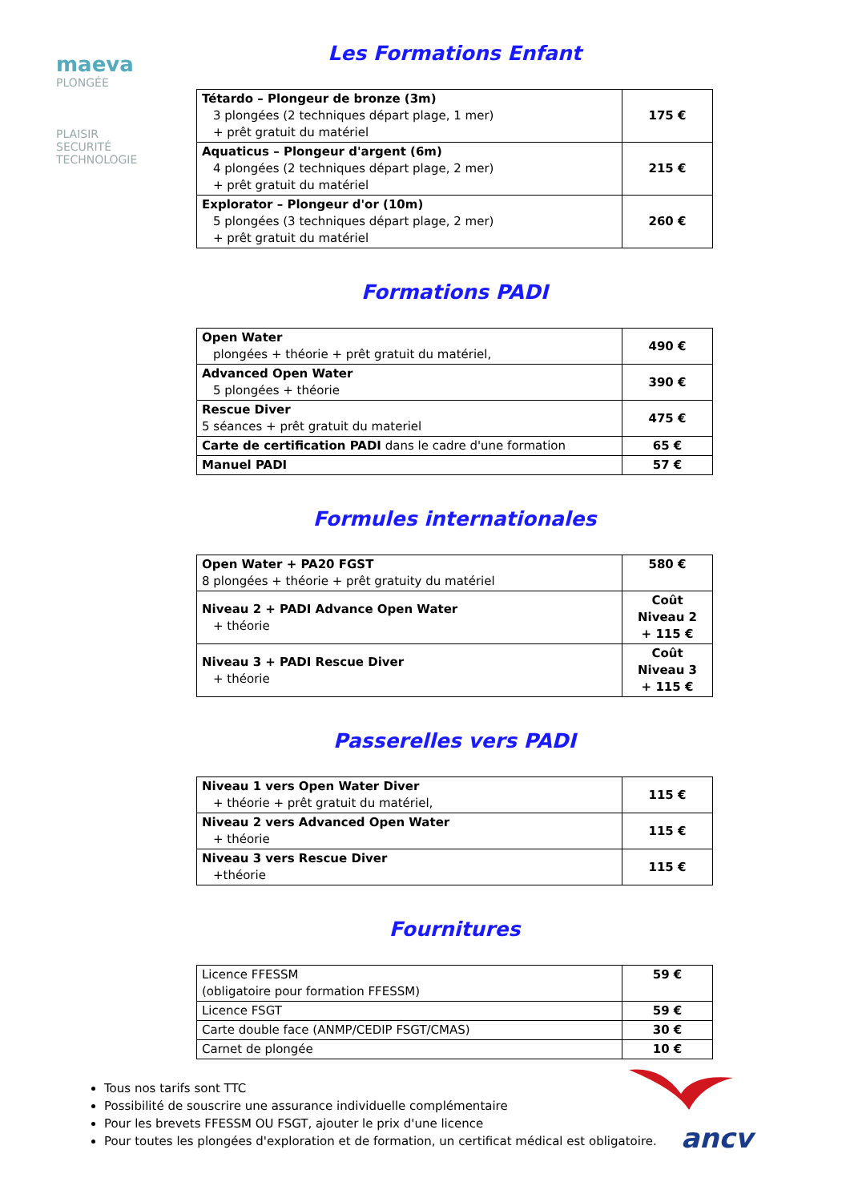maeva
PLONGÉE
PLAISIR
SECURITÉ
TECHNOLOGIE
Les Formations Enfant
| Tétardo – Plongeur de bronze (3m) 3 plongées (2 techniques départ plage, 1 mer) + prêt gratuit du matériel | 175 € |
| Aquaticus – Plongeur d'argent (6m) 4 plongées (2 techniques départ plage, 2 mer) + prêt gratuit du matériel | 215 € |
| Explorator – Plongeur d'or (10m) 5 plongées (3 techniques départ plage, 2 mer) + prêt gratuit du matériel | 260 € |
Formations PADI
| Open Water plongées + théorie + prêt gratuit du matériel, | 490 € |
| Advanced Open Water 5 plongées + théorie | 390 € |
| Rescue Diver 5 séances + prêt gratuit du materiel | 475 € |
| Carte de certification PADI dans le cadre d'une formation | 65 € |
| Manuel PADI | 57 € |
Formules internationales
| Open Water + PA20 FGST 8 plongées + théorie + prêt gratuity du matériel | 580 € |
| Niveau 2 + PADI Advance Open Water + théorie | Coût Niveau 2 + 115 € |
| Niveau 3 + PADI Rescue Diver + théorie | Coût Niveau 3 + 115 € |
Passerelles vers PADI
| Niveau 1 vers Open Water Diver + théorie + prêt gratuit du matériel, | 115 € |
| Niveau 2 vers Advanced Open Water + théorie | 115 € |
| Niveau 3 vers Rescue Diver +théorie | 115 € |
Fournitures
| Licence FFESSM (obligatoire pour formation FFESSM) | 59 € |
| Licence FSGT | 59 € |
| Carte double face (ANMP/CEDIP FSGT/CMAS) | 30 € |
| Carnet de plongée | 10 € |
Tous nos tarifs sont TTC
Possibilité de souscrire une assurance individuelle complémentaire
Pour les brevets FFESSM OU FSGT, ajouter le prix d'une licence
Pour toutes les plongées d'exploration et de formation, un certificat médical est obligatoire.
ancv